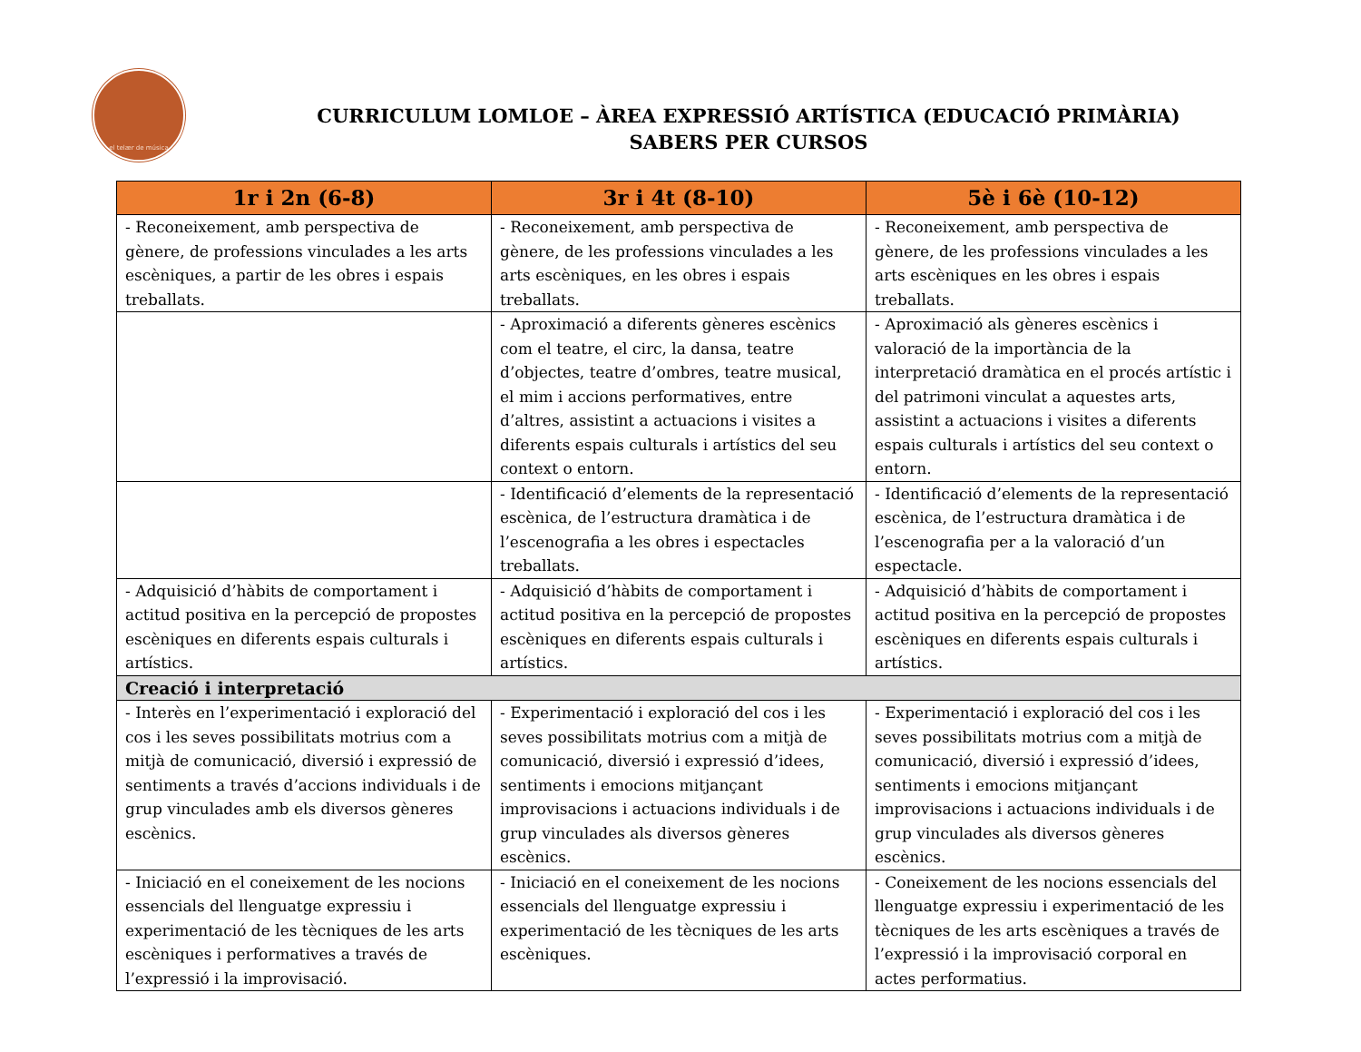el telær de música
CURRICULUM LOMLOE – ÀREA EXPRESSIÓ ARTÍSTICA (EDUCACIÓ PRIMÀRIA)
SABERS PER CURSOS
| 1r i 2n (6-8) | 3r i 4t (8-10) | 5è i 6è (10-12) |
| --- | --- | --- |
| - Reconeixement, amb perspectiva de gènere, de professions vinculades a les arts escèniques, a partir de les obres i espais treballats. | - Reconeixement, amb perspectiva de gènere, de les professions vinculades a les arts escèniques, en les obres i espais treballats. | - Reconeixement, amb perspectiva de gènere, de les professions vinculades a les arts escèniques en les obres i espais treballats. |
| | - Aproximació a diferents gèneres escènics com el teatre, el circ, la dansa, teatre d’objectes, teatre d’ombres, teatre musical, el mim i accions performatives, entre d’altres, assistint a actuacions i visites a diferents espais culturals i artístics del seu context o entorn. | - Aproximació als gèneres escènics i valoració de la importància de la interpretació dramàtica en el procés artístic i del patrimoni vinculat a aquestes arts, assistint a actuacions i visites a diferents espais culturals i artístics del seu context o entorn. |
| | - Identificació d’elements de la representació escènica, de l’estructura dramàtica i de l’escenografia a les obres i espectacles treballats. | - Identificació d’elements de la representació escènica, de l’estructura dramàtica i de l’escenografia per a la valoració d’un espectacle. |
| - Adquisició d’hàbits de comportament i actitud positiva en la percepció de propostes escèniques en diferents espais culturals i artístics. | - Adquisició d’hàbits de comportament i actitud positiva en la percepció de propostes escèniques en diferents espais culturals i artístics. | - Adquisició d’hàbits de comportament i actitud positiva en la percepció de propostes escèniques en diferents espais culturals i artístics. |
| Creació i interpretació | | |
| - Interès en l’experimentació i exploració del cos i les seves possibilitats motrius com a mitjà de comunicació, diversió i expressió de sentiments a través d’accions individuals i de grup vinculades amb els diversos gèneres escènics. | - Experimentació i exploració del cos i les seves possibilitats motrius com a mitjà de comunicació, diversió i expressió d’idees, sentiments i emocions mitjançant improvisacions i actuacions individuals i de grup vinculades als diversos gèneres escènics. | - Experimentació i exploració del cos i les seves possibilitats motrius com a mitjà de comunicació, diversió i expressió d’idees, sentiments i emocions mitjançant improvisacions i actuacions individuals i de grup vinculades als diversos gèneres escènics. |
| - Iniciació en el coneixement de les nocions essencials del llenguatge expressiu i experimentació de les tècniques de les arts escèniques i performatives a través de l’expressió i la improvisació. | - Iniciació en el coneixement de les nocions essencials del llenguatge expressiu i experimentació de les tècniques de les arts escèniques. | - Coneixement de les nocions essencials del llenguatge expressiu i experimentació de les tècniques de les arts escèniques a través de l’expressió i la improvisació corporal en actes performatius. |